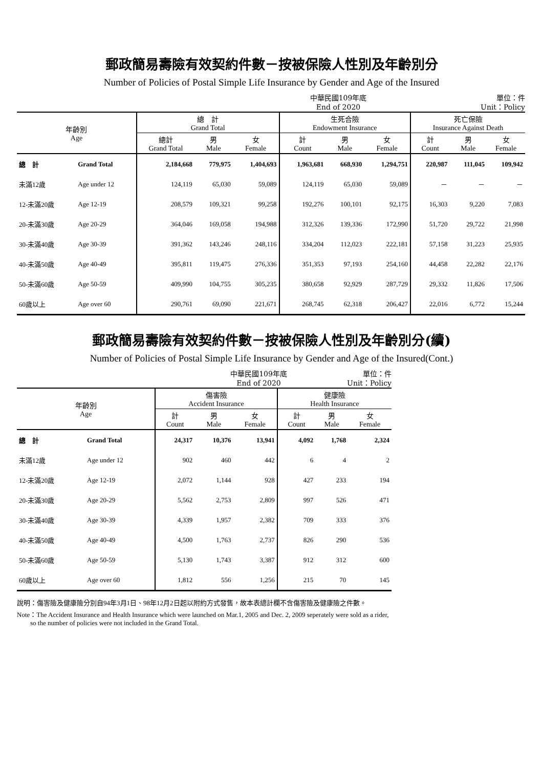郵政簡易壽險有效契約件數－按被保險人性別及年齡別分
Number of Policies of Postal Simple Life Insurance by Gender and Age of the Insured
中華民國109年底
End of 2020 單位：件
Unit：Policy
| 年齡別 Age | | 總 計 Grand Total | | | 生死合險 Endowment Insurance | | | 死亡保險 Insurance Against Death | | |
| --- | --- | --- | --- | --- | --- | --- | --- | --- | --- | --- |
| | | 總計 Grand Total | 男 Male | 女 Female | 計 Count | 男 Male | 女 Female | 計 Count | 男 Male | 女 Female |
| 總 計 | Grand Total | 2,184,668 | 779,975 | 1,404,693 | 1,963,681 | 668,930 | 1,294,751 | 220,987 | 111,045 | 109,942 |
| 未滿12歲 | Age under 12 | 124,119 | 65,030 | 59,089 | 124,119 | 65,030 | 59,089 | － | － | － |
| 12-未滿20歲 | Age 12-19 | 208,579 | 109,321 | 99,258 | 192,276 | 100,101 | 92,175 | 16,303 | 9,220 | 7,083 |
| 20-未滿30歲 | Age 20-29 | 364,046 | 169,058 | 194,988 | 312,326 | 139,336 | 172,990 | 51,720 | 29,722 | 21,998 |
| 30-未滿40歲 | Age 30-39 | 391,362 | 143,246 | 248,116 | 334,204 | 112,023 | 222,181 | 57,158 | 31,223 | 25,935 |
| 40-未滿50歲 | Age 40-49 | 395,811 | 119,475 | 276,336 | 351,353 | 97,193 | 254,160 | 44,458 | 22,282 | 22,176 |
| 50-未滿60歲 | Age 50-59 | 409,990 | 104,755 | 305,235 | 380,658 | 92,929 | 287,729 | 29,332 | 11,826 | 17,506 |
| 60歲以上 | Age over 60 | 290,761 | 69,090 | 221,671 | 268,745 | 62,318 | 206,427 | 22,016 | 6,772 | 15,244 |
郵政簡易壽險有效契約件數－按被保險人性別及年齡別分(續)
Number of Policies of Postal Simple Life Insurance by Gender and Age of the Insured(Cont.)
中華民國109年底
End of 2020 單位：件
Unit：Policy
| 年齡別 Age | | 傷害險 Accident Insurance | | | 健康險 Health Insurance | | |
| --- | --- | --- | --- | --- | --- | --- | --- |
| | | 計 Count | 男 Male | 女 Female | 計 Count | 男 Male | 女 Female |
| 總 計 | Grand Total | 24,317 | 10,376 | 13,941 | 4,092 | 1,768 | 2,324 |
| 未滿12歲 | Age under 12 | 902 | 460 | 442 | 6 | 4 | 2 |
| 12-未滿20歲 | Age 12-19 | 2,072 | 1,144 | 928 | 427 | 233 | 194 |
| 20-未滿30歲 | Age 20-29 | 5,562 | 2,753 | 2,809 | 997 | 526 | 471 |
| 30-未滿40歲 | Age 30-39 | 4,339 | 1,957 | 2,382 | 709 | 333 | 376 |
| 40-未滿50歲 | Age 40-49 | 4,500 | 1,763 | 2,737 | 826 | 290 | 536 |
| 50-未滿60歲 | Age 50-59 | 5,130 | 1,743 | 3,387 | 912 | 312 | 600 |
| 60歲以上 | Age over 60 | 1,812 | 556 | 1,256 | 215 | 70 | 145 |
說明：傷害險及健康險分別自94年3月1日、98年12月2日起以附約方式發售，故本表總計欄不含傷害險及健康險之件數。
Note：The Accident Insurance and Health Insurance which were launched on Mar.1, 2005 and Dec. 2, 2009 seperately were sold as a rider,
so the number of policies were not included in the Grand Total.